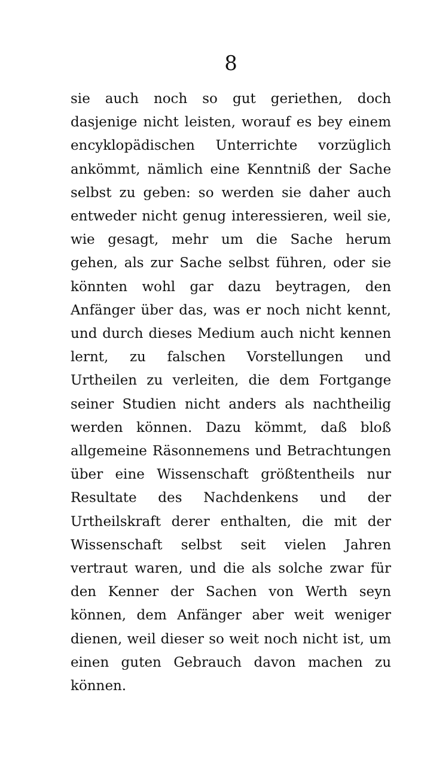8
sie auch noch so gut geriethen, doch dasjenige nicht leisten, worauf es bey einem encyklopädischen Unterrichte vorzüglich ankömmt, nämlich eine Kenntniß der Sache selbst zu geben: so werden sie daher auch entweder nicht genug interessieren, weil sie, wie gesagt, mehr um die Sache herum gehen, als zur Sache selbst führen, oder sie könnten wohl gar dazu beytragen, den Anfänger über das, was er noch nicht kennt, und durch dieses Medium auch nicht kennen lernt, zu falschen Vorstellungen und Urtheilen zu verleiten, die dem Fortgange seiner Studien nicht anders als nachtheilig werden können. Dazu kömmt, daß bloß allgemeine Räsonnemens und Betrachtungen über eine Wissenschaft größtentheils nur Resultate des Nachdenkens und der Urtheilskraft derer enthalten, die mit der Wissenschaft selbst seit vielen Jahren vertraut waren, und die als solche zwar für den Kenner der Sachen von Werth seyn können, dem Anfänger aber weit weniger dienen, weil dieser so weit noch nicht ist, um einen guten Gebrauch davon machen zu können.